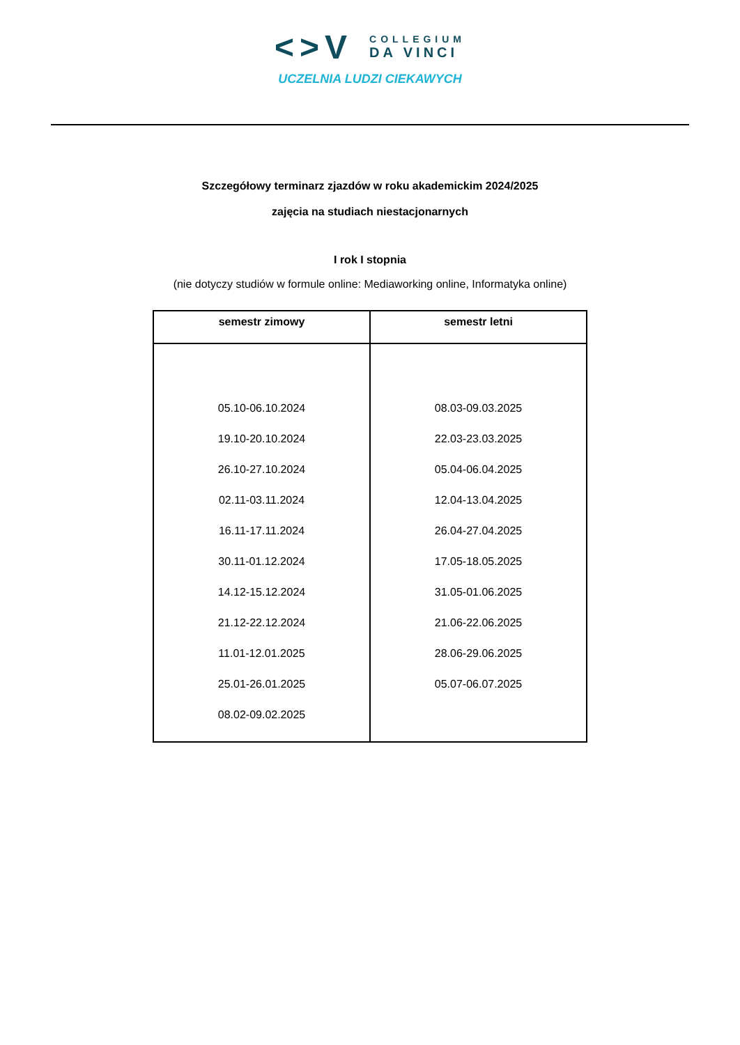<>V
COLLEGIUM
DA VINCI
UCZELNIA LUDZI CIEKAWYCH
Szczegółowy terminarz zjazdów w roku akademickim 2024/2025
zajęcia na studiach niestacjonarnych
I rok I stopnia
(nie dotyczy studiów w formule online: Mediaworking online, Informatyka online)
| semestr zimowy | semestr letni |
| --- | --- |
| 05.10-06.10.2024 19.10-20.10.2024 26.10-27.10.2024 02.11-03.11.2024 16.11-17.11.2024 30.11-01.12.2024 14.12-15.12.2024 21.12-22.12.2024 11.01-12.01.2025 25.01-26.01.2025 08.02-09.02.2025 | 08.03-09.03.2025 22.03-23.03.2025 05.04-06.04.2025 12.04-13.04.2025 26.04-27.04.2025 17.05-18.05.2025 31.05-01.06.2025 21.06-22.06.2025 28.06-29.06.2025 05.07-06.07.2025 |